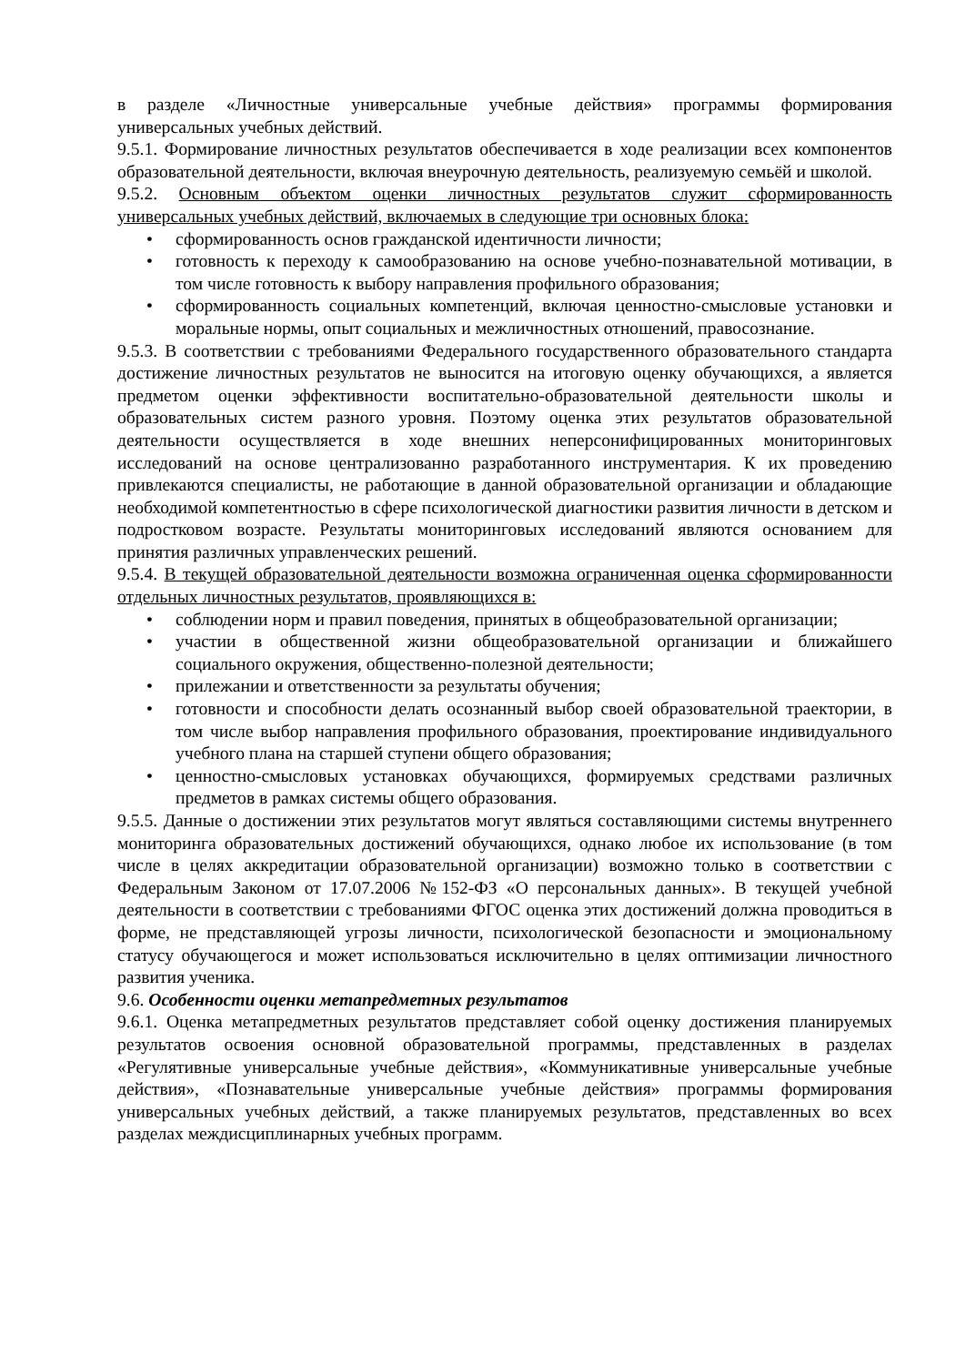в разделе «Личностные универсальные учебные действия» программы формирования универсальных учебных действий.
9.5.1. Формирование личностных результатов обеспечивается в ходе реализации всех компонентов образовательной деятельности, включая внеурочную деятельность, реализуемую семьёй и школой.
9.5.2. Основным объектом оценки личностных результатов служит сформированность универсальных учебных действий, включаемых в следующие три основных блока:
• сформированность основ гражданской идентичности личности;
• готовность к переходу к самообразованию на основе учебно-познавательной мотивации, в том числе готовность к выбору направления профильного образования;
• сформированность социальных компетенций, включая ценностно-смысловые установки и моральные нормы, опыт социальных и межличностных отношений, правосознание.
9.5.3. В соответствии с требованиями Федерального государственного образовательного стандарта достижение личностных результатов не выносится на итоговую оценку обучающихся, а является предметом оценки эффективности воспитательно-образовательной деятельности школы и образовательных систем разного уровня. Поэтому оценка этих результатов образовательной деятельности осуществляется в ходе внешних неперсонифицированных мониторинговых исследований на основе централизованно разработанного инструментария. К их проведению привлекаются специалисты, не работающие в данной образовательной организации и обладающие необходимой компетентностью в сфере психологической диагностики развития личности в детском и подростковом возрасте. Результаты мониторинговых исследований являются основанием для принятия различных управленческих решений.
9.5.4. В текущей образовательной деятельности возможна ограниченная оценка сформированности отдельных личностных результатов, проявляющихся в:
• соблюдении норм и правил поведения, принятых в общеобразовательной организации;
• участии в общественной жизни общеобразовательной организации и ближайшего социального окружения, общественно-полезной деятельности;
• прилежании и ответственности за результаты обучения;
• готовности и способности делать осознанный выбор своей образовательной траектории, в том числе выбор направления профильного образования, проектирование индивидуального учебного плана на старшей ступени общего образования;
• ценностно-смысловых установках обучающихся, формируемых средствами различных предметов в рамках системы общего образования.
9.5.5. Данные о достижении этих результатов могут являться составляющими системы внутреннего мониторинга образовательных достижений обучающихся, однако любое их использование (в том числе в целях аккредитации образовательной организации) возможно только в соответствии с Федеральным Законом от 17.07.2006 №152-ФЗ «О персональных данных». В текущей учебной деятельности в соответствии с требованиями ФГОС оценка этих достижений должна проводиться в форме, не представляющей угрозы личности, психологической безопасности и эмоциональному статусу обучающегося и может использоваться исключительно в целях оптимизации личностного развития ученика.
9.6. Особенности оценки метапредметных результатов
9.6.1. Оценка метапредметных результатов представляет собой оценку достижения планируемых результатов освоения основной образовательной программы, представленных в разделах «Регулятивные универсальные учебные действия», «Коммуникативные универсальные учебные действия», «Познавательные универсальные учебные действия» программы формирования универсальных учебных действий, а также планируемых результатов, представленных во всех разделах междисциплинарных учебных программ.